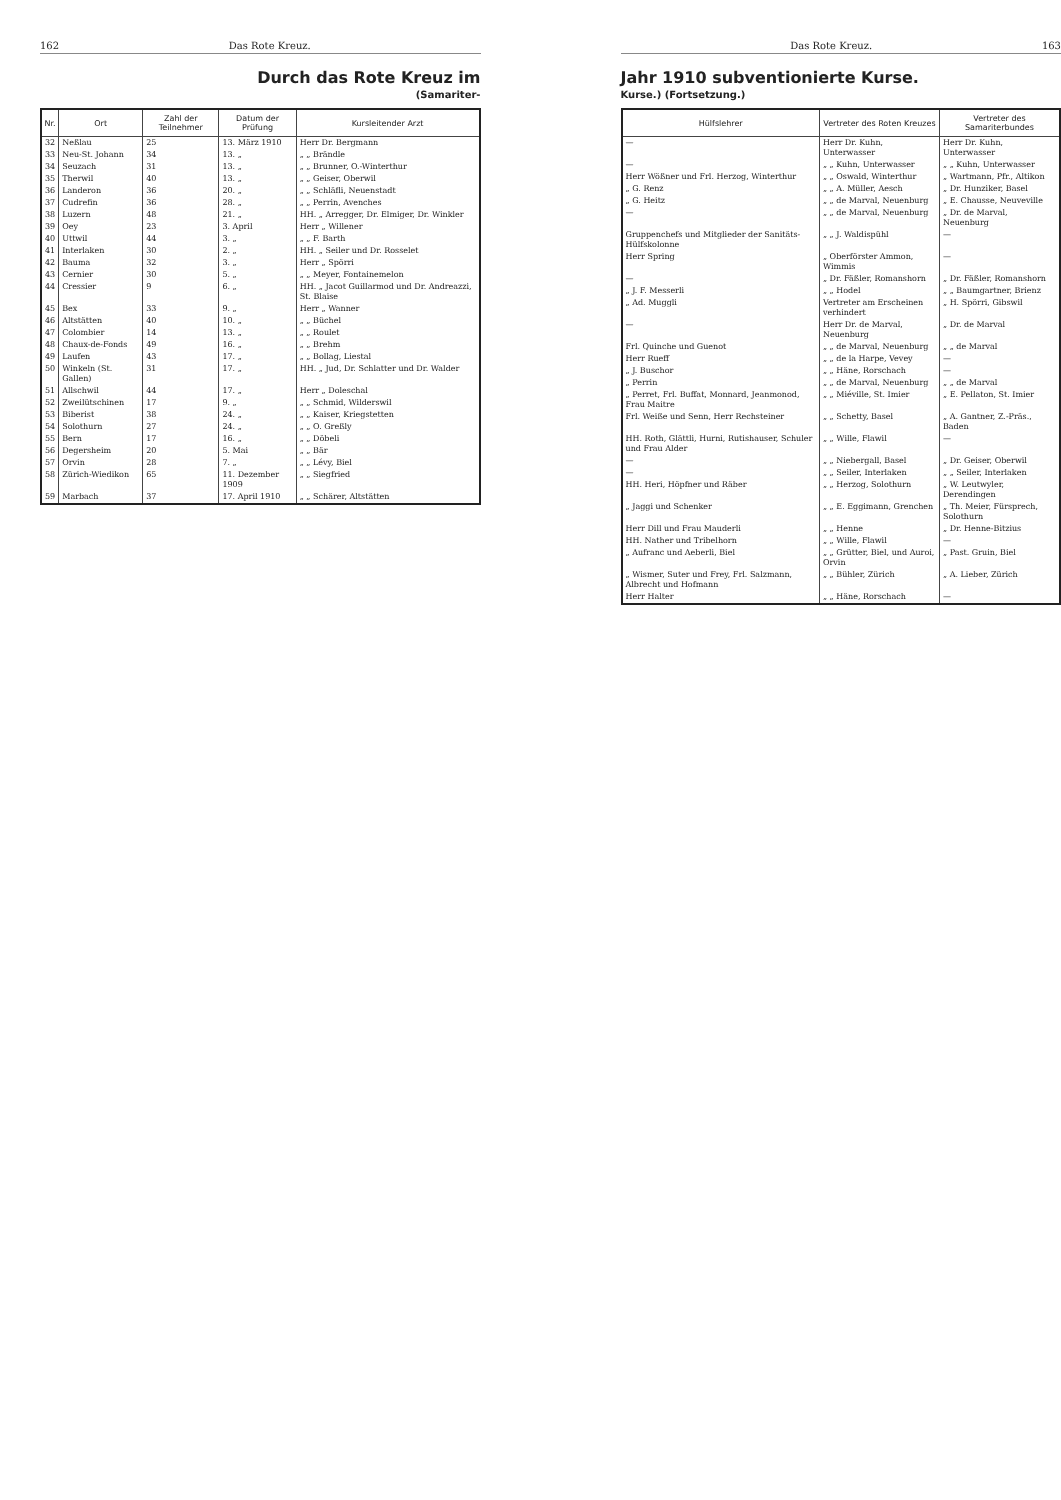162 Das Rote Kreuz.
Durch das Rote Kreuz im
(Samariter-
| Nr. | Ort | Zahl der Teilnehmer | Datum der Prüfung | Kursleitender Arzt |
| --- | --- | --- | --- | --- |
| 32 | Neßlau | 25 | 13. März 1910 | Herr Dr. Bergmann |
| 33 | Neu-St. Johann | 34 | 13. „ | „ „ Brändle |
| 34 | Seuzach | 31 | 13. „ | „ „ Brunner, O.-Winterthur |
| 35 | Therwil | 40 | 13. „ | „ „ Geiser, Oberwil |
| 36 | Landeron | 36 | 20. „ | „ „ Schläfli, Neuenstadt |
| 37 | Cudrefin | 36 | 28. „ | „ „ Perrin, Avenches |
| 38 | Luzern | 48 | 21. „ | HH. „ Arregger, Dr. Elmiger, Dr. Winkler |
| 39 | Oey | 23 | 3. April | Herr „ Willener |
| 40 | Uttwil | 44 | 3. „ | „ „ F. Barth |
| 41 | Interlaken | 30 | 2. „ | HH. „ Seiler und Dr. Rosselet |
| 42 | Bauma | 32 | 3. „ | Herr „ Spörri |
| 43 | Cernier | 30 | 5. „ | „ „ Meyer, Fontainemelon |
| 44 | Cressier | 9 | 6. „ | HH. „ Jacot Guillarmod und Dr. Andreazzi, St. Blaise |
| 45 | Bex | 33 | 9. „ | Herr „ Wanner |
| 46 | Altstätten | 40 | 10. „ | „ „ Büchel |
| 47 | Colombier | 14 | 13. „ | „ „ Roulet |
| 48 | Chaux-de-Fonds | 49 | 16. „ | „ „ Brehm |
| 49 | Laufen | 43 | 17. „ | „ „ Bollag, Liestal |
| 50 | Winkeln (St. Gallen) | 31 | 17. „ | HH. „ Jud, Dr. Schlatter und Dr. Walder |
| 51 | Allschwil | 44 | 17. „ | Herr „ Doleschal |
| 52 | Zweilütschinen | 17 | 9. „ | „ „ Schmid, Wilderswil |
| 53 | Biberist | 38 | 24. „ | „ „ Kaiser, Kriegstetten |
| 54 | Solothurn | 27 | 24. „ | „ „ O. Greßly |
| 55 | Bern | 17 | 16. „ | „ „ Döbeli |
| 56 | Degersheim | 20 | 5. Mai | „ „ Bär |
| 57 | Orvin | 28 | 7. „ | „ „ Lévy, Biel |
| 58 | Zürich-Wiedikon | 65 | 11. Dezember 1909 | „ „ Siegfried |
| 59 | Marbach | 37 | 17. April 1910 | „ „ Schärer, Altstätten |
Das Rote Kreuz. 163
Jahr 1910 subventionierte Kurse.
Kurse.) (Fortsetzung.)
| Hülfslehrer | Vertreter des Roten Kreuzes | Vertreter des Samariterbundes |
| --- | --- | --- |
| — | Herr Dr. Kuhn, Unterwasser | Herr Dr. Kuhn, Unterwasser |
| — | „ „ Kuhn, Unterwasser | „ „ Kuhn, Unterwasser |
| Herr Wößner und Frl. Herzog, Winterthur | „ „ Oswald, Winterthur | „ Wartmann, Pfr., Altikon |
| „ G. Renz | „ „ A. Müller, Aesch | „ Dr. Hunziker, Basel |
| „ G. Heitz | „ „ de Marval, Neuenburg | „ E. Chausse, Neuveville |
| — | „ „ de Marval, Neuenburg | „ Dr. de Marval, Neuenburg |
| Gruppenchefs und Mitglieder der Sanitäts-Hülfskolonne | „ „ J. Waldispühl | — |
| Herr Spring | „ Oberförster Ammon, Wimmis | — |
| — | „ Dr. Fäßler, Romanshorn | „ Dr. Fäßler, Romanshorn |
| „ J. F. Messerli | „ „ Hodel | „ „ Baumgartner, Brienz |
| „ Ad. Muggli | Vertreter am Erscheinen verhindert | „ H. Spörri, Gibswil |
| — | Herr Dr. de Marval, Neuenburg | „ Dr. de Marval |
| Frl. Quinche und Guenot | „ „ de Marval, Neuenburg | „ „ de Marval |
| Herr Rueff | „ „ de la Harpe, Vevey | — |
| „ J. Buschor | „ „ Häne, Rorschach | — |
| „ Perrin | „ „ de Marval, Neuenburg | „ „ de Marval |
| „ Perret, Frl. Buffat, Monnard, Jeanmonod, Frau Maitre | „ „ Miéville, St. Imier | „ E. Pellaton, St. Imier |
| Frl. Weiße und Senn, Herr Rechsteiner | „ „ Schetty, Basel | „ A. Gantner, Z.-Präs., Baden |
| HH. Roth, Glättli, Hurni, Rutishauser, Schuler und Frau Alder | „ „ Wille, Flawil | — |
| — | „ „ Niebergall, Basel | „ Dr. Geiser, Oberwil |
| — | „ „ Seiler, Interlaken | „ „ Seiler, Interlaken |
| HH. Heri, Höpfner und Räber | „ „ Herzog, Solothurn | „ W. Leutwyler, Derendingen |
| „ Jaggi und Schenker | „ „ E. Eggimann, Grenchen | „ Th. Meier, Fürsprech, Solothurn |
| Herr Dill und Frau Mauderli | „ „ Henne | „ Dr. Henne-Bitzius |
| HH. Nather und Tribelhorn | „ „ Wille, Flawil | — |
| „ Aufranc und Aeberli, Biel | „ „ Grütter, Biel, und Auroi, Orvin | „ Past. Gruin, Biel |
| „ Wismer, Suter und Frey, Frl. Salzmann, Albrecht und Hofmann | „ „ Bühler, Zürich | „ A. Lieber, Zürich |
| Herr Halter | „ „ Häne, Rorschach | — |